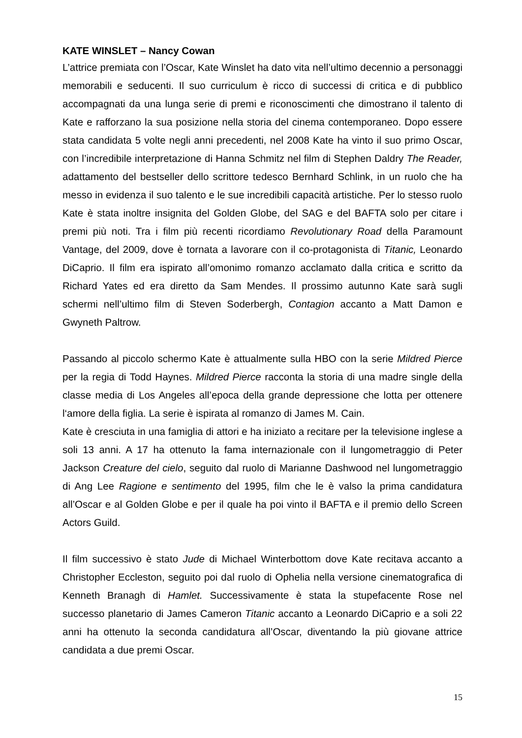KATE WINSLET – Nancy Cowan
L’attrice premiata con l’Oscar, Kate Winslet ha dato vita nell’ultimo decennio a personaggi memorabili e seducenti. Il suo curriculum è ricco di successi di critica e di pubblico accompagnati da una lunga serie di premi e riconoscimenti che dimostrano il talento di Kate e rafforzano la sua posizione nella storia del cinema contemporaneo. Dopo essere stata candidata 5 volte negli anni precedenti, nel 2008 Kate ha vinto il suo primo Oscar, con l’incredibile interpretazione di Hanna Schmitz nel film di Stephen Daldry The Reader, adattamento del bestseller dello scrittore tedesco Bernhard Schlink, in un ruolo che ha messo in evidenza il suo talento e le sue incredibili capacità artistiche. Per lo stesso ruolo Kate è stata inoltre insignita del Golden Globe, del SAG e del BAFTA solo per citare i premi più noti. Tra i film più recenti ricordiamo Revolutionary Road della Paramount Vantage, del 2009, dove è tornata a lavorare con il co-protagonista di Titanic, Leonardo DiCaprio. Il film era ispirato all’omonimo romanzo acclamato dalla critica e scritto da Richard Yates ed era diretto da Sam Mendes. Il prossimo autunno Kate sarà sugli schermi nell’ultimo film di Steven Soderbergh, Contagion accanto a Matt Damon e Gwyneth Paltrow.
Passando al piccolo schermo Kate è attualmente sulla HBO con la serie Mildred Pierce per la regia di Todd Haynes. Mildred Pierce racconta la storia di una madre single della classe media di Los Angeles all’epoca della grande depressione che lotta per ottenere l‘amore della figlia. La serie è ispirata al romanzo di James M. Cain.
Kate è cresciuta in una famiglia di attori e ha iniziato a recitare per la televisione inglese a soli 13 anni. A 17 ha ottenuto la fama internazionale con il lungometraggio di Peter Jackson Creature del cielo, seguito dal ruolo di Marianne Dashwood nel lungometraggio di Ang Lee Ragione e sentimento del 1995, film che le è valso la prima candidatura all’Oscar e al Golden Globe e per il quale ha poi vinto il BAFTA e il premio dello Screen Actors Guild.
Il film successivo è stato Jude di Michael Winterbottom dove Kate recitava accanto a Christopher Eccleston, seguito poi dal ruolo di Ophelia nella versione cinematografica di Kenneth Branagh di Hamlet. Successivamente è stata la stupefacente Rose nel successo planetario di James Cameron Titanic accanto a Leonardo DiCaprio e a soli 22 anni ha ottenuto la seconda candidatura all’Oscar, diventando la più giovane attrice candidata a due premi Oscar.
15